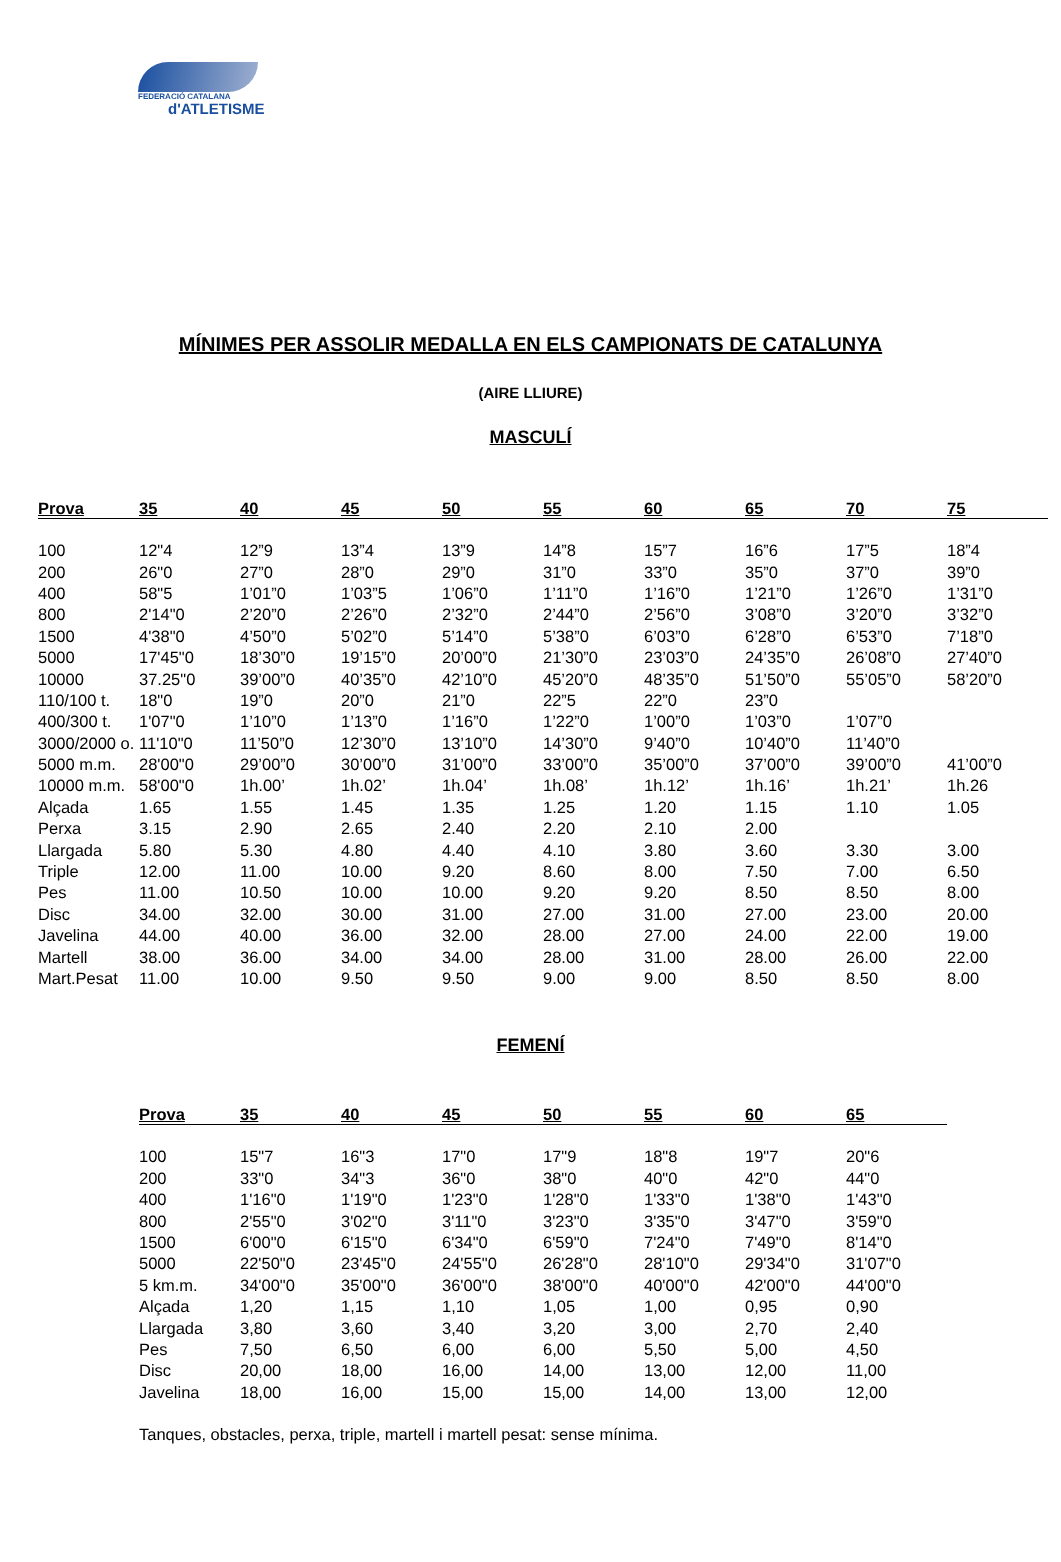FEDERACIÓ CATALANA
d'ATLETISME
MÍNIMES PER ASSOLIR MEDALLA EN ELS CAMPIONATS DE CATALUNYA
(AIRE LLIURE)
MASCULÍ
| Prova | 35 | 40 | 45 | 50 | 55 | 60 | 65 | 70 | 75 |
| --- | --- | --- | --- | --- | --- | --- | --- | --- | --- |
| 100 | 12"4 | 12”9 | 13”4 | 13”9 | 14”8 | 15”7 | 16”6 | 17”5 | 18”4 |
| 200 | 26"0 | 27”0 | 28”0 | 29”0 | 31”0 | 33”0 | 35”0 | 37”0 | 39”0 |
| 400 | 58"5 | 1’01”0 | 1’03”5 | 1’06”0 | 1’11”0 | 1’16”0 | 1’21”0 | 1’26”0 | 1’31”0 |
| 800 | 2'14"0 | 2’20”0 | 2’26”0 | 2’32”0 | 2’44”0 | 2’56”0 | 3’08”0 | 3’20”0 | 3’32”0 |
| 1500 | 4'38"0 | 4’50”0 | 5’02”0 | 5’14”0 | 5’38”0 | 6’03”0 | 6’28”0 | 6’53”0 | 7’18”0 |
| 5000 | 17'45"0 | 18’30”0 | 19’15”0 | 20’00”0 | 21’30”0 | 23’03”0 | 24’35”0 | 26’08”0 | 27’40”0 |
| 10000 | 37.25"0 | 39’00”0 | 40’35”0 | 42’10”0 | 45’20”0 | 48’35”0 | 51’50”0 | 55’05”0 | 58’20”0 |
| 110/100 t. | 18"0 | 19”0 | 20”0 | 21”0 | 22”5 | 22”0 | 23”0 | | |
| 400/300 t. | 1'07"0 | 1’10”0 | 1’13”0 | 1’16”0 | 1’22”0 | 1’00”0 | 1’03”0 | 1’07”0 | |
| 3000/2000 o. | 11'10"0 | 11’50”0 | 12’30”0 | 13’10”0 | 14’30”0 | 9’40”0 | 10’40”0 | 11’40”0 | |
| 5000 m.m. | 28'00"0 | 29’00”0 | 30’00”0 | 31’00”0 | 33’00”0 | 35’00”0 | 37’00”0 | 39’00”0 | 41’00”0 |
| 10000 m.m. | 58'00"0 | 1h.00’ | 1h.02’ | 1h.04’ | 1h.08’ | 1h.12’ | 1h.16’ | 1h.21’ | 1h.26 |
| Alçada | 1.65 | 1.55 | 1.45 | 1.35 | 1.25 | 1.20 | 1.15 | 1.10 | 1.05 |
| Perxa | 3.15 | 2.90 | 2.65 | 2.40 | 2.20 | 2.10 | 2.00 | | |
| Llargada | 5.80 | 5.30 | 4.80 | 4.40 | 4.10 | 3.80 | 3.60 | 3.30 | 3.00 |
| Triple | 12.00 | 11.00 | 10.00 | 9.20 | 8.60 | 8.00 | 7.50 | 7.00 | 6.50 |
| Pes | 11.00 | 10.50 | 10.00 | 10.00 | 9.20 | 9.20 | 8.50 | 8.50 | 8.00 |
| Disc | 34.00 | 32.00 | 30.00 | 31.00 | 27.00 | 31.00 | 27.00 | 23.00 | 20.00 |
| Javelina | 44.00 | 40.00 | 36.00 | 32.00 | 28.00 | 27.00 | 24.00 | 22.00 | 19.00 |
| Martell | 38.00 | 36.00 | 34.00 | 34.00 | 28.00 | 31.00 | 28.00 | 26.00 | 22.00 |
| Mart.Pesat | 11.00 | 10.00 | 9.50 | 9.50 | 9.00 | 9.00 | 8.50 | 8.50 | 8.00 |
FEMENÍ
| Prova | 35 | 40 | 45 | 50 | 55 | 60 | 65 |
| --- | --- | --- | --- | --- | --- | --- | --- |
| 100 | 15"7 | 16"3 | 17"0 | 17"9 | 18"8 | 19"7 | 20"6 |
| 200 | 33"0 | 34"3 | 36"0 | 38"0 | 40"0 | 42"0 | 44"0 |
| 400 | 1'16"0 | 1'19"0 | 1'23"0 | 1'28"0 | 1'33"0 | 1'38"0 | 1'43"0 |
| 800 | 2'55"0 | 3'02"0 | 3'11"0 | 3'23"0 | 3'35"0 | 3'47"0 | 3'59"0 |
| 1500 | 6'00"0 | 6'15"0 | 6'34"0 | 6'59"0 | 7'24"0 | 7'49"0 | 8'14"0 |
| 5000 | 22'50"0 | 23'45"0 | 24'55"0 | 26'28"0 | 28'10"0 | 29'34"0 | 31'07"0 |
| 5 km.m. | 34'00"0 | 35'00"0 | 36'00"0 | 38'00"0 | 40'00"0 | 42'00"0 | 44'00"0 |
| Alçada | 1,20 | 1,15 | 1,10 | 1,05 | 1,00 | 0,95 | 0,90 |
| Llargada | 3,80 | 3,60 | 3,40 | 3,20 | 3,00 | 2,70 | 2,40 |
| Pes | 7,50 | 6,50 | 6,00 | 6,00 | 5,50 | 5,00 | 4,50 |
| Disc | 20,00 | 18,00 | 16,00 | 14,00 | 13,00 | 12,00 | 11,00 |
| Javelina | 18,00 | 16,00 | 15,00 | 15,00 | 14,00 | 13,00 | 12,00 |
Tanques, obstacles, perxa, triple, martell i martell pesat: sense mínima.